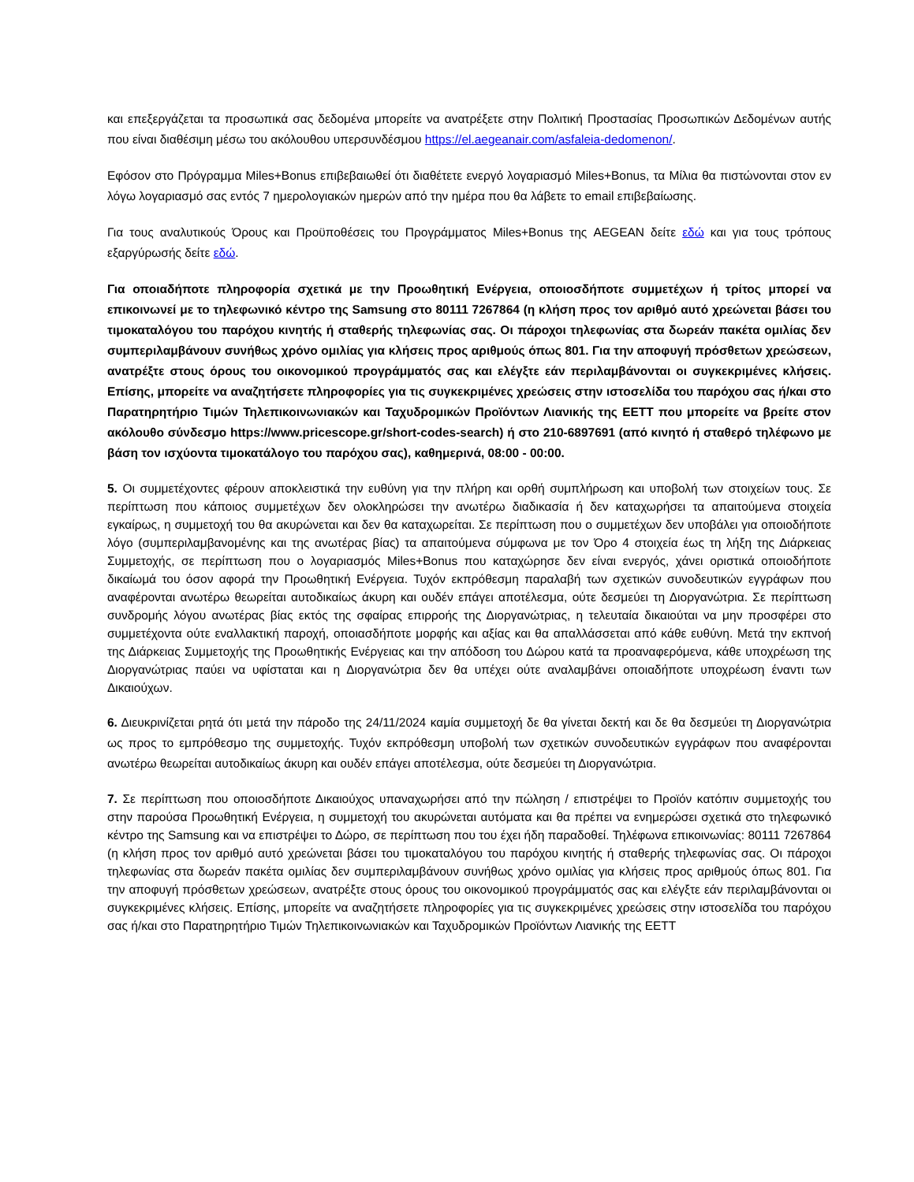και επεξεργάζεται τα προσωπικά σας δεδομένα μπορείτε να ανατρέξετε στην Πολιτική Προστασίας Προσωπικών Δεδομένων αυτής που είναι διαθέσιμη μέσω του ακόλουθου υπερσυνδέσμου https://el.aegeanair.com/asfaleia-dedomenon/.
Εφόσον στο Πρόγραμμα Miles+Bonus επιβεβαιωθεί ότι διαθέτετε ενεργό λογαριασμό Miles+Bonus, τα Μίλια θα πιστώνονται στον εν λόγω λογαριασμό σας εντός 7 ημερολογιακών ημερών από την ημέρα που θα λάβετε το email επιβεβαίωσης.
Για τους αναλυτικούς Όρους και Προϋποθέσεις του Προγράμματος Miles+Bonus της AEGEAN δείτε εδώ και για τους τρόπους εξαργύρωσής δείτε εδώ.
Για οποιαδήποτε πληροφορία σχετικά με την Προωθητική Ενέργεια, οποιοσδήποτε συμμετέχων ή τρίτος μπορεί να επικοινωνεί με το τηλεφωνικό κέντρο της Samsung στο 80111 7267864 (η κλήση προς τον αριθμό αυτό χρεώνεται βάσει του τιμοκαταλόγου του παρόχου κινητής ή σταθερής τηλεφωνίας σας. Οι πάροχοι τηλεφωνίας στα δωρεάν πακέτα ομιλίας δεν συμπεριλαμβάνουν συνήθως χρόνο ομιλίας για κλήσεις προς αριθμούς όπως 801. Για την αποφυγή πρόσθετων χρεώσεων, ανατρέξτε στους όρους του οικονομικού προγράμματός σας και ελέγξτε εάν περιλαμβάνονται οι συγκεκριμένες κλήσεις. Επίσης, μπορείτε να αναζητήσετε πληροφορίες για τις συγκεκριμένες χρεώσεις στην ιστοσελίδα του παρόχου σας ή/και στο Παρατηρητήριο Τιμών Τηλεπικοινωνιακών και Ταχυδρομικών Προϊόντων Λιανικής της ΕΕΤΤ που μπορείτε να βρείτε στον ακόλουθο σύνδεσμο https://www.pricescope.gr/short-codes-search) ή στο 210-6897691 (από κινητό ή σταθερό τηλέφωνο με βάση τον ισχύοντα τιμοκατάλογο του παρόχου σας), καθημερινά, 08:00 - 00:00.
5. Οι συμμετέχοντες φέρουν αποκλειστικά την ευθύνη για την πλήρη και ορθή συμπλήρωση και υποβολή των στοιχείων τους. Σε περίπτωση που κάποιος συμμετέχων δεν ολοκληρώσει την ανωτέρω διαδικασία ή δεν καταχωρήσει τα απαιτούμενα στοιχεία εγκαίρως, η συμμετοχή του θα ακυρώνεται και δεν θα καταχωρείται. Σε περίπτωση που ο συμμετέχων δεν υποβάλει για οποιοδήποτε λόγο (συμπεριλαμβανομένης και της ανωτέρας βίας) τα απαιτούμενα σύμφωνα με τον Όρο 4 στοιχεία έως τη λήξη της Διάρκειας Συμμετοχής, σε περίπτωση που ο λογαριασμός Miles+Bonus που καταχώρησε δεν είναι ενεργός, χάνει οριστικά οποιοδήποτε δικαίωμά του όσον αφορά την Προωθητική Ενέργεια. Τυχόν εκπρόθεσμη παραλαβή των σχετικών συνοδευτικών εγγράφων που αναφέρονται ανωτέρω θεωρείται αυτοδικαίως άκυρη και ουδέν επάγει αποτέλεσμα, ούτε δεσμεύει τη Διοργανώτρια. Σε περίπτωση συνδρομής λόγου ανωτέρας βίας εκτός της σφαίρας επιρροής της Διοργανώτριας, η τελευταία δικαιούται να μην προσφέρει στο συμμετέχοντα ούτε εναλλακτική παροχή, οποιασδήποτε μορφής και αξίας και θα απαλλάσσεται από κάθε ευθύνη. Μετά την εκπνοή της Διάρκειας Συμμετοχής της Προωθητικής Ενέργειας και την απόδοση του Δώρου κατά τα προαναφερόμενα, κάθε υποχρέωση της Διοργανώτριας παύει να υφίσταται και η Διοργανώτρια δεν θα υπέχει ούτε αναλαμβάνει οποιαδήποτε υποχρέωση έναντι των Δικαιούχων.
6. Διευκρινίζεται ρητά ότι μετά την πάροδο της 24/11/2024 καμία συμμετοχή δε θα γίνεται δεκτή και δε θα δεσμεύει τη Διοργανώτρια ως προς το εμπρόθεσμο της συμμετοχής. Τυχόν εκπρόθεσμη υποβολή των σχετικών συνοδευτικών εγγράφων που αναφέρονται ανωτέρω θεωρείται αυτοδικαίως άκυρη και ουδέν επάγει αποτέλεσμα, ούτε δεσμεύει τη Διοργανώτρια.
7. Σε περίπτωση που οποιοσδήποτε Δικαιούχος υπαναχωρήσει από την πώληση / επιστρέψει το Προϊόν κατόπιν συμμετοχής του στην παρούσα Προωθητική Ενέργεια, η συμμετοχή του ακυρώνεται αυτόματα και θα πρέπει να ενημερώσει σχετικά στο τηλεφωνικό κέντρο της Samsung και να επιστρέψει το Δώρο, σε περίπτωση που του έχει ήδη παραδοθεί. Τηλέφωνα επικοινωνίας: 80111 7267864 (η κλήση προς τον αριθμό αυτό χρεώνεται βάσει του τιμοκαταλόγου του παρόχου κινητής ή σταθερής τηλεφωνίας σας. Οι πάροχοι τηλεφωνίας στα δωρεάν πακέτα ομιλίας δεν συμπεριλαμβάνουν συνήθως χρόνο ομιλίας για κλήσεις προς αριθμούς όπως 801. Για την αποφυγή πρόσθετων χρεώσεων, ανατρέξτε στους όρους του οικονομικού προγράμματός σας και ελέγξτε εάν περιλαμβάνονται οι συγκεκριμένες κλήσεις. Επίσης, μπορείτε να αναζητήσετε πληροφορίες για τις συγκεκριμένες χρεώσεις στην ιστοσελίδα του παρόχου σας ή/και στο Παρατηρητήριο Τιμών Τηλεπικοινωνιακών και Ταχυδρομικών Προϊόντων Λιανικής της ΕΕΤΤ